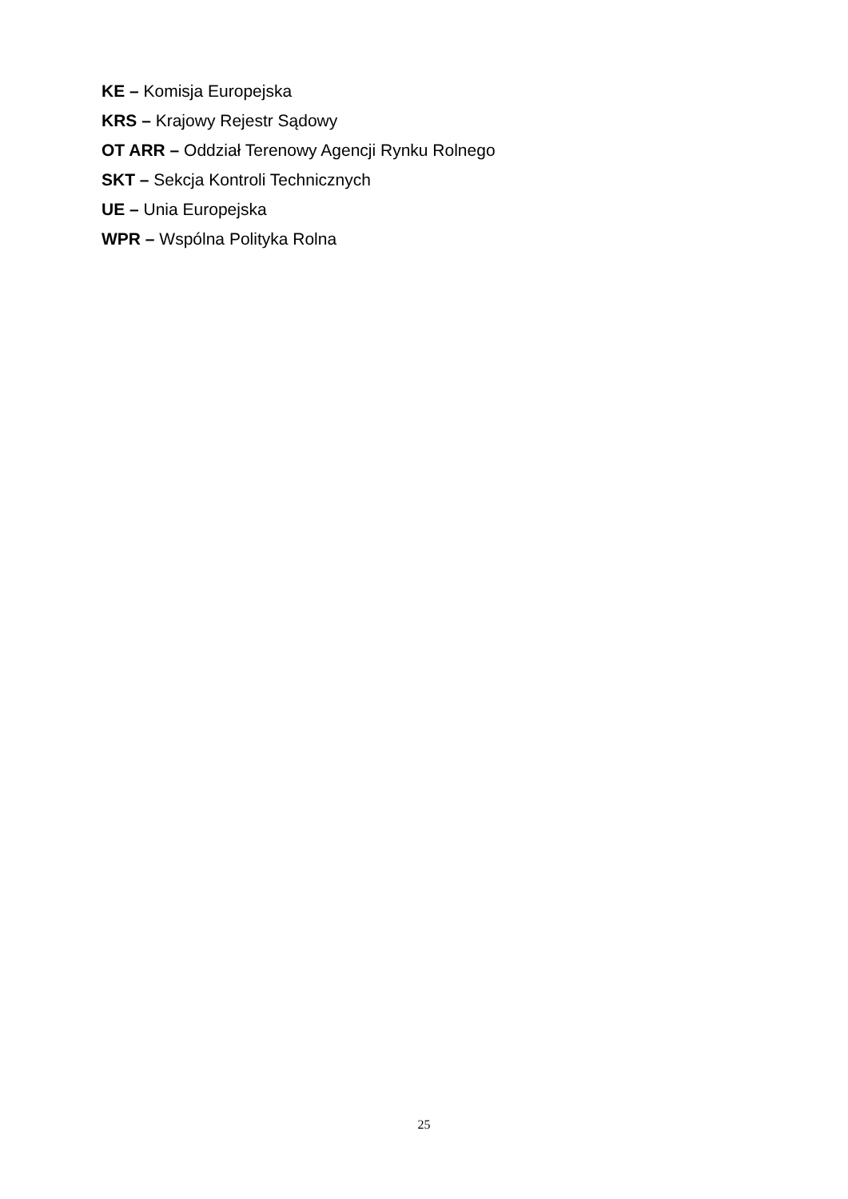KE – Komisja Europejska
KRS – Krajowy Rejestr Sądowy
OT ARR – Oddział Terenowy Agencji Rynku Rolnego
SKT – Sekcja Kontroli Technicznych
UE – Unia Europejska
WPR – Wspólna Polityka Rolna
25